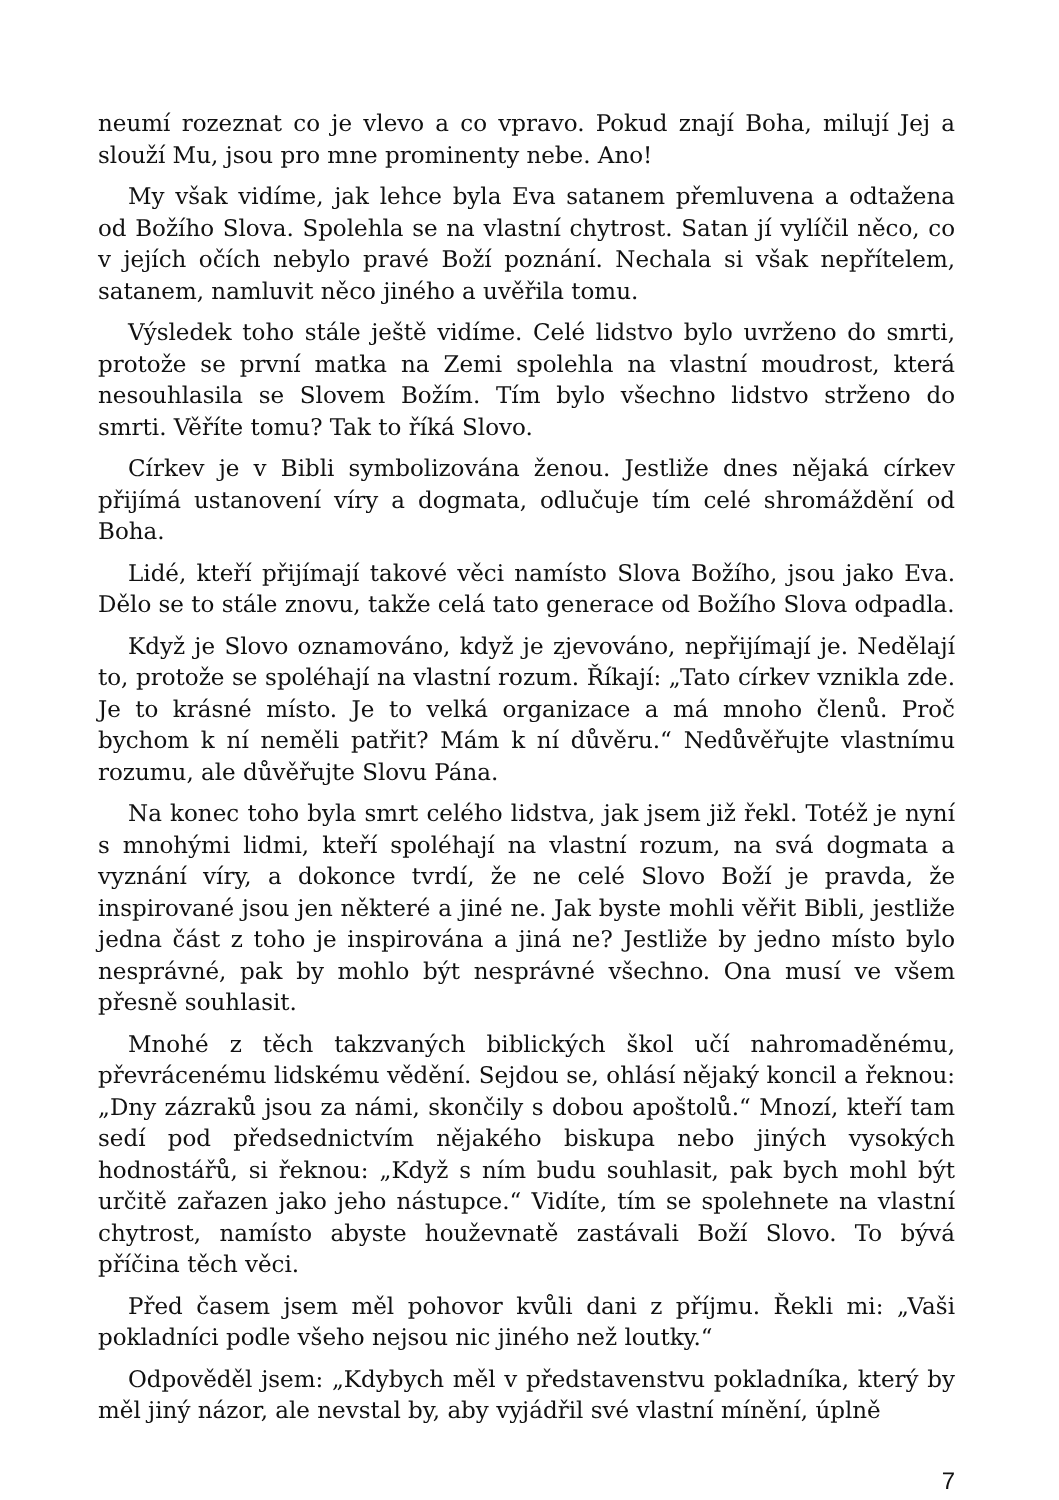neumí rozeznat co je vlevo a co vpravo. Pokud znají Boha, milují Jej a slouží Mu, jsou pro mne prominenty nebe. Ano!
My však vidíme, jak lehce byla Eva satanem přemluvena a odtažena od Božího Slova. Spolehla se na vlastní chytrost. Satan jí vylíčil něco, co v jejích očích nebylo pravé Boží poznání. Nechala si však nepřítelem, satanem, namluvit něco jiného a uvěřila tomu.
Výsledek toho stále ještě vidíme. Celé lidstvo bylo uvrženo do smrti, protože se první matka na Zemi spolehla na vlastní moudrost, která nesouhlasila se Slovem Božím. Tím bylo všechno lidstvo strženo do smrti. Věříte tomu? Tak to říká Slovo.
Církev je v Bibli symbolizována ženou. Jestliže dnes nějaká církev přijímá ustanovení víry a dogmata, odlučuje tím celé shromáždění od Boha.
Lidé, kteří přijímají takové věci namísto Slova Božího, jsou jako Eva. Dělo se to stále znovu, takže celá tato generace od Božího Slova odpadla.
Když je Slovo oznamováno, když je zjevováno, nepřijímají je. Nedělají to, protože se spoléhají na vlastní rozum. Říkají: „Tato církev vznikla zde. Je to krásné místo. Je to velká organizace a má mnoho členů. Proč bychom k ní neměli patřit? Mám k ní důvěru.“ Nedůvěřujte vlastnímu rozumu, ale důvěřujte Slovu Pána.
Na konec toho byla smrt celého lidstva, jak jsem již řekl. Totéž je nyní s mnohými lidmi, kteří spoléhají na vlastní rozum, na svá dogmata a vyznání víry, a dokonce tvrdí, že ne celé Slovo Boží je pravda, že inspirované jsou jen některé a jiné ne. Jak byste mohli věřit Bibli, jestliže jedna část z toho je inspirována a jiná ne? Jestliže by jedno místo bylo nesprávné, pak by mohlo být nesprávné všechno. Ona musí ve všem přesně souhlasit.
Mnohé z těch takzvaných biblických škol učí nahromaděnému, převrácenému lidskému vědění. Sejdou se, ohlásí nějaký koncil a řeknou: „Dny zázraků jsou za námi, skončily s dobou apoštolů.“ Mnozí, kteří tam sedí pod předsednictvím nějakého biskupa nebo jiných vysokých hodnostářů, si řeknou: „Když s ním budu souhlasit, pak bych mohl být určitě zařazen jako jeho nástupce.“ Vidíte, tím se spolehnete na vlastní chytrost, namísto abyste houževnatě zastávali Boží Slovo. To bývá příčina těch věci.
Před časem jsem měl pohovor kvůli dani z příjmu. Řekli mi: „Vaši pokladníci podle všeho nejsou nic jiného než loutky.“
Odpověděl jsem: „Kdybych měl v představenstvu pokladníka, který by měl jiný názor, ale nevstal by, aby vyjádřil své vlastní mínění, úplně
7